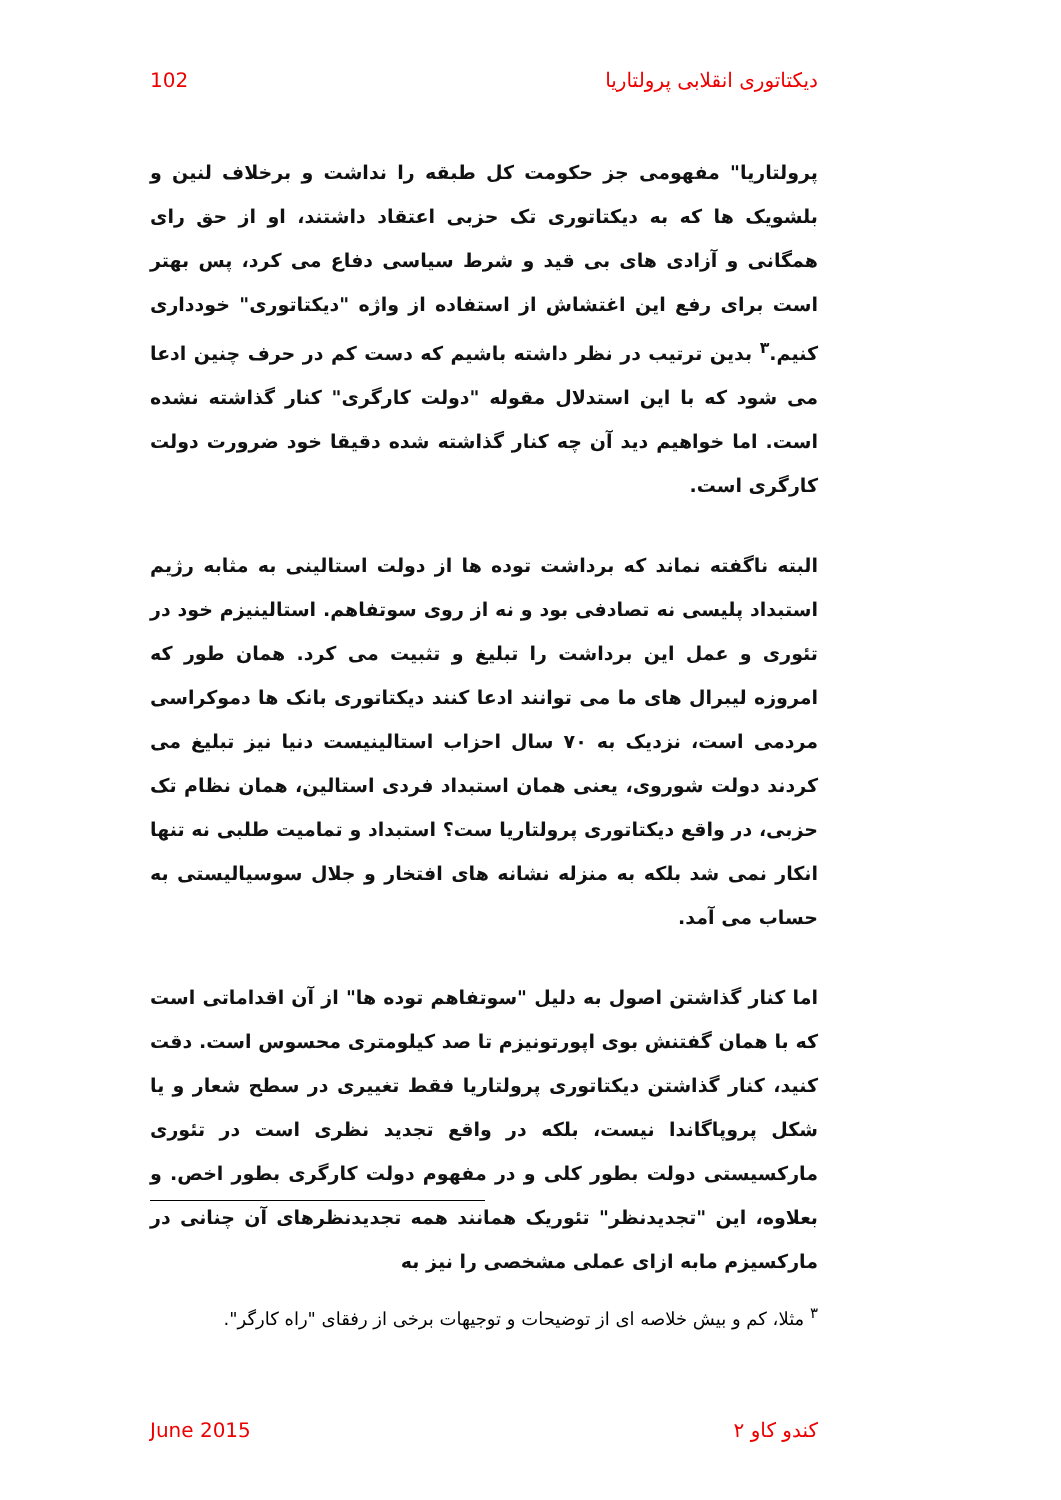دیکتاتوری انقلابی پرولتاریا 102
پرولتاریا" مفهومی جز حکومت کل طبقه را نداشت و برخلاف لنین و بلشویک ها که به دیکتاتوری تک حزبی اعتقاد داشتند، او از حق رای همگانی و آزادی های بی قید و شرط سیاسی دفاع می کرد، پس بهتر است برای رفع این اغتشاش از استفاده از واژه "دیکتاتوری" خودداری کنیم.<sup>۳</sup> بدین ترتیب در نظر داشته باشیم که دست کم در حرف چنین ادعا می شود که با این استدلال مقوله "دولت کارگری" کنار گذاشته نشده است. اما خواهیم دید آن چه کنار گذاشته شده دقیقا خود ضرورت دولت کارگری است.
البته ناگفته نماند که برداشت توده ها از دولت استالینی به مثابه رژیم استبداد پلیسی نه تصادفی بود و نه از روی سوتفاهم. استالینیزم خود در تئوری و عمل این برداشت را تبلیغ و تثبیت می کرد. همان طور که امروزه لیبرال های ما می توانند ادعا کنند دیکتاتوری بانک ها دموکراسی مردمی است، نزدیک به ۷۰ سال احزاب استالینیست دنیا نیز تبلیغ می کردند دولت شوروی، یعنی همان استبداد فردی استالین، همان نظام تک حزبی، در واقع دیکتاتوری پرولتاریا ست؟ استبداد و تمامیت طلبی نه تنها انکار نمی شد بلکه به منزله نشانه های افتخار و جلال سوسیالیستی به حساب می آمد.
اما کنار گذاشتن اصول به دلیل "سوتفاهم توده ها" از آن اقداماتی است که با همان گفتنش بوی اپورتونیزم تا صد کیلومتری محسوس است. دقت کنید، کنار گذاشتن دیکتاتوری پرولتاریا فقط تغییری در سطح شعار و یا شکل پروپاگاندا نیست، بلکه در واقع تجدید نظری است در تئوری مارکسیستی دولت بطور کلی و در مفهوم دولت کارگری بطور اخص. و بعلاوه، این "تجدیدنظر" تئوریک همانند همه تجدیدنظرهای آن چنانی در مارکسیزم مابه ازای عملی مشخصی را نیز به
<sup>۳</sup> مثلا، کم و بیش خلاصه ای از توضیحات و توجیهات برخی از رفقای "راه کارگر".
کندو کاو ۲ June 2015